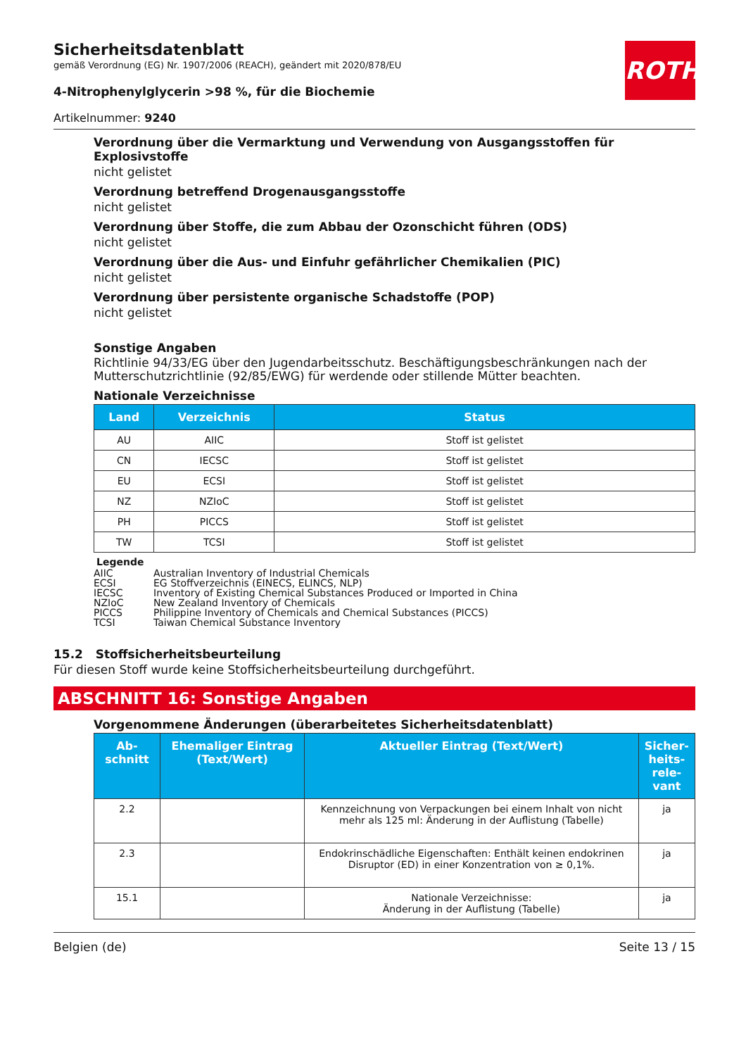ROTH
Sicherheitsdatenblatt
gemäß Verordnung (EG) Nr. 1907/2006 (REACH), geändert mit 2020/878/EU
4-Nitrophenylglycerin >98 %, für die Biochemie
Artikelnummer: 9240
Verordnung über die Vermarktung und Verwendung von Ausgangsstoffen für Explosivstoffe
nicht gelistet
Verordnung betreffend Drogenausgangsstoffe
nicht gelistet
Verordnung über Stoffe, die zum Abbau der Ozonschicht führen (ODS)
nicht gelistet
Verordnung über die Aus- und Einfuhr gefährlicher Chemikalien (PIC)
nicht gelistet
Verordnung über persistente organische Schadstoffe (POP)
nicht gelistet
Sonstige Angaben
Richtlinie 94/33/EG über den Jugendarbeitsschutz. Beschäftigungsbeschränkungen nach der Mutterschutzrichtlinie (92/85/EWG) für werdende oder stillende Mütter beachten.
Nationale Verzeichnisse
| Land | Verzeichnis | Status |
| --- | --- | --- |
| AU | AIIC | Stoff ist gelistet |
| CN | IECSC | Stoff ist gelistet |
| EU | ECSI | Stoff ist gelistet |
| NZ | NZIoC | Stoff ist gelistet |
| PH | PICCS | Stoff ist gelistet |
| TW | TCSI | Stoff ist gelistet |
Legende
| AIIC | Australian Inventory of Industrial Chemicals |
| ECSI | EG Stoffverzeichnis (EINECS, ELINCS, NLP) |
| IECSC | Inventory of Existing Chemical Substances Produced or Imported in China |
| NZIoC | New Zealand Inventory of Chemicals |
| PICCS | Philippine Inventory of Chemicals and Chemical Substances (PICCS) |
| TCSI | Taiwan Chemical Substance Inventory |
15.2 Stoffsicherheitsbeurteilung
Für diesen Stoff wurde keine Stoffsicherheitsbeurteilung durchgeführt.
ABSCHNITT 16: Sonstige Angaben
Vorgenommene Änderungen (überarbeitetes Sicherheitsdatenblatt)
| Ab- schnitt | Ehemaliger Eintrag (Text/Wert) | Aktueller Eintrag (Text/Wert) | Sicher- heits- rele- vant |
| --- | --- | --- | --- |
| 2.2 | | Kennzeichnung von Verpackungen bei einem Inhalt von nicht mehr als 125 ml: Änderung in der Auflistung (Tabelle) | ja |
| 2.3 | | Endokrinschädliche Eigenschaften: Enthält keinen endokrinen Disruptor (ED) in einer Konzentration von ≥ 0,1%. | ja |
| 15.1 | | Nationale Verzeichnisse: Änderung in der Auflistung (Tabelle) | ja |
Belgien (de) Seite 13 / 15